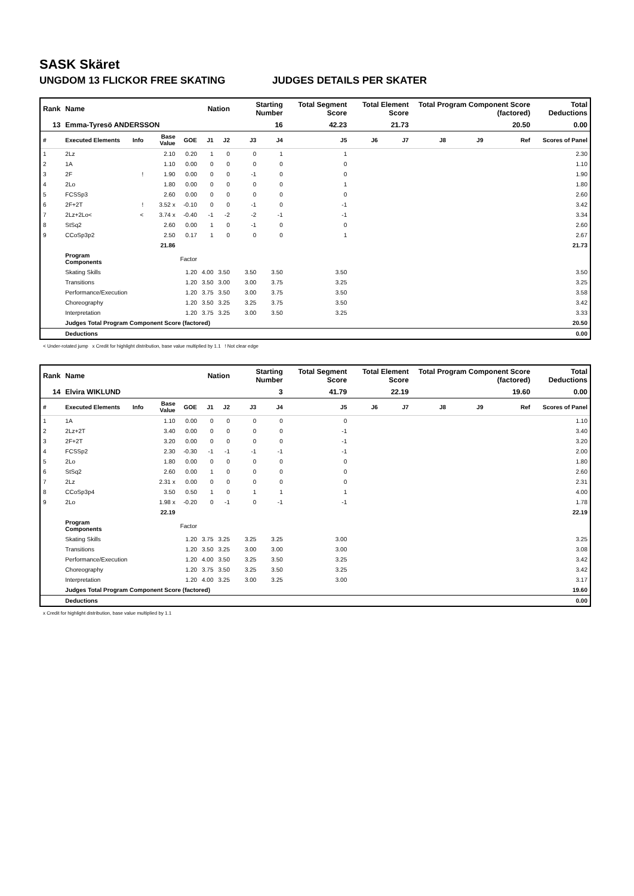SASK Skäret
UNGDOM 13 FLICKOR FREE SKATING JUDGES DETAILS PER SKATER
| Rank | Name | | | | Nation | | Starting Number | | Total Segment Score | Total Element Score | | Total Program Component Score (factored) | | | Total Deductions |
| --- | --- | --- | --- | --- | --- | --- | --- | --- | --- | --- | --- | --- | --- | --- | --- |
| 13 | Emma-Tyresö ANDERSSON | | | | | | 16 | | 42.23 | 21.73 | | 20.50 | | | 0.00 |
| # | Executed Elements | Info | Base Value | GOE | J1 | J2 | J3 | J4 | J5 | J6 | J7 | J8 | J9 | Ref | Scores of Panel |
| 1 | 2Lz | | 2.10 | 0.20 | 1 | 0 | 0 | 1 | 1 | | | | | | 2.30 |
| 2 | 1A | | 1.10 | 0.00 | 0 | 0 | 0 | 0 | 0 | | | | | | 1.10 |
| 3 | 2F | ! | 1.90 | 0.00 | 0 | 0 | -1 | 0 | 0 | | | | | | 1.90 |
| 4 | 2Lo | | 1.80 | 0.00 | 0 | 0 | 0 | 0 | 1 | | | | | | 1.80 |
| 5 | FCSSp3 | | 2.60 | 0.00 | 0 | 0 | 0 | 0 | 0 | | | | | | 2.60 |
| 6 | 2F+2T | ! | 3.52 x | -0.10 | 0 | 0 | -1 | 0 | -1 | | | | | | 3.42 |
| 7 | 2Lz+2Lo< | < | 3.74 x | -0.40 | -1 | -2 | -2 | -1 | -1 | | | | | | 3.34 |
| 8 | StSq2 | | 2.60 | 0.00 | 1 | 0 | -1 | 0 | 0 | | | | | | 2.60 |
| 9 | CCoSp3p2 | | 2.50 | 0.17 | 1 | 0 | 0 | 0 | 1 | | | | | | 2.67 |
| | | | 21.86 | | | | | | | | | | | | 21.73 |
| | Program Components | | | Factor | | | | | | | | | | | |
| | Skating Skills | | | 1.20 | 4.00 | 3.50 | 3.50 | 3.50 | 3.50 | | | | | | 3.50 |
| | Transitions | | | 1.20 | 3.50 | 3.00 | 3.00 | 3.75 | 3.25 | | | | | | 3.25 |
| | Performance/Execution | | | 1.20 | 3.75 | 3.50 | 3.00 | 3.75 | 3.50 | | | | | | 3.58 |
| | Choreography | | | 1.20 | 3.50 | 3.25 | 3.25 | 3.75 | 3.50 | | | | | | 3.42 |
| | Interpretation | | | 1.20 | 3.75 | 3.25 | 3.00 | 3.50 | 3.25 | | | | | | 3.33 |
| | Judges Total Program Component Score (factored) | | | | | | | | | | | | | | 20.50 |
| | Deductions | | | | | | | | | | | | | | 0.00 |
< Under-rotated jump x Credit for highlight distribution, base value multiplied by 1.1 ! Not clear edge
| Rank | Name | | | | Nation | | Starting Number | | Total Segment Score | Total Element Score | | Total Program Component Score (factored) | | | Total Deductions |
| --- | --- | --- | --- | --- | --- | --- | --- | --- | --- | --- | --- | --- | --- | --- | --- |
| 14 | Elvira WIKLUND | | | | | | 3 | | 41.79 | 22.19 | | 19.60 | | | 0.00 |
| # | Executed Elements | Info | Base Value | GOE | J1 | J2 | J3 | J4 | J5 | J6 | J7 | J8 | J9 | Ref | Scores of Panel |
| 1 | 1A | | 1.10 | 0.00 | 0 | 0 | 0 | 0 | 0 | | | | | | 1.10 |
| 2 | 2Lz+2T | | 3.40 | 0.00 | 0 | 0 | 0 | 0 | -1 | | | | | | 3.40 |
| 3 | 2F+2T | | 3.20 | 0.00 | 0 | 0 | 0 | 0 | -1 | | | | | | 3.20 |
| 4 | FCSSp2 | | 2.30 | -0.30 | -1 | -1 | -1 | -1 | -1 | | | | | | 2.00 |
| 5 | 2Lo | | 1.80 | 0.00 | 0 | 0 | 0 | 0 | 0 | | | | | | 1.80 |
| 6 | StSq2 | | 2.60 | 0.00 | 1 | 0 | 0 | 0 | 0 | | | | | | 2.60 |
| 7 | 2Lz | | 2.31 x | 0.00 | 0 | 0 | 0 | 0 | 0 | | | | | | 2.31 |
| 8 | CCoSp3p4 | | 3.50 | 0.50 | 1 | 0 | 1 | 1 | 1 | | | | | | 4.00 |
| 9 | 2Lo | | 1.98 x | -0.20 | 0 | -1 | 0 | -1 | -1 | | | | | | 1.78 |
| | | | 22.19 | | | | | | | | | | | | 22.19 |
| | Program Components | | | Factor | | | | | | | | | | | |
| | Skating Skills | | | 1.20 | 3.75 | 3.25 | 3.25 | 3.25 | 3.00 | | | | | | 3.25 |
| | Transitions | | | 1.20 | 3.50 | 3.25 | 3.00 | 3.00 | 3.00 | | | | | | 3.08 |
| | Performance/Execution | | | 1.20 | 4.00 | 3.50 | 3.25 | 3.50 | 3.25 | | | | | | 3.42 |
| | Choreography | | | 1.20 | 3.75 | 3.50 | 3.25 | 3.50 | 3.25 | | | | | | 3.42 |
| | Interpretation | | | 1.20 | 4.00 | 3.25 | 3.00 | 3.25 | 3.00 | | | | | | 3.17 |
| | Judges Total Program Component Score (factored) | | | | | | | | | | | | | | 19.60 |
| | Deductions | | | | | | | | | | | | | | 0.00 |
x Credit for highlight distribution, base value multiplied by 1.1